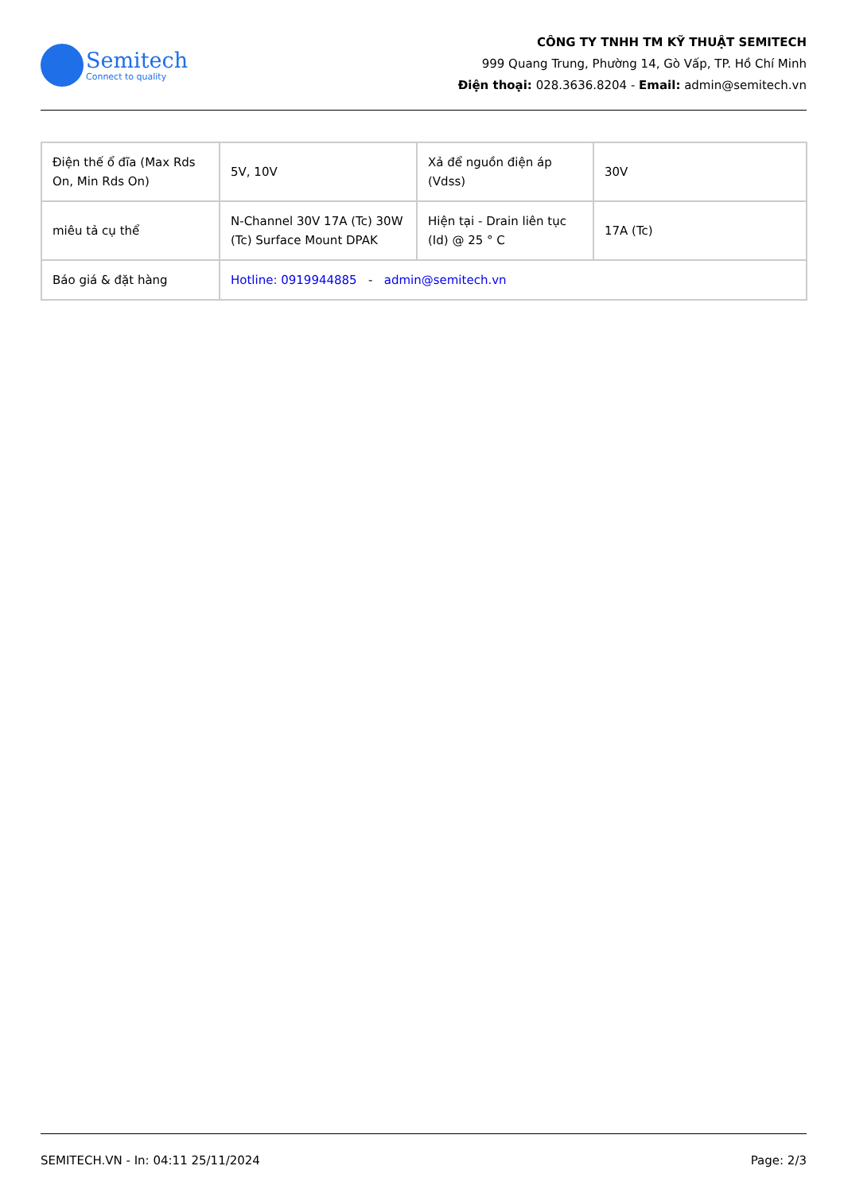Semitech
Connect to quality
CÔNG TY TNHH TM KỸ THUẬT SEMITECH
999 Quang Trung, Phường 14, Gò Vấp, TP. Hồ Chí Minh
Điện thoại: 028.3636.8204 - Email: admin@semitech.vn
| Điện thế ổ đĩa (Max Rds On, Min Rds On) | 5V, 10V | Xả để nguồn điện áp (Vdss) | 30V |
| miêu tả cụ thể | N-Channel 30V 17A (Tc) 30W (Tc) Surface Mount DPAK | Hiện tại - Drain liên tục (Id) @ 25 ° C | 17A (Tc) |
| Báo giá & đặt hàng | Hotline: 0919944885 - admin@semitech.vn | | |
SEMITECH.VN - In: 04:11 25/11/2024 Page: 2/3